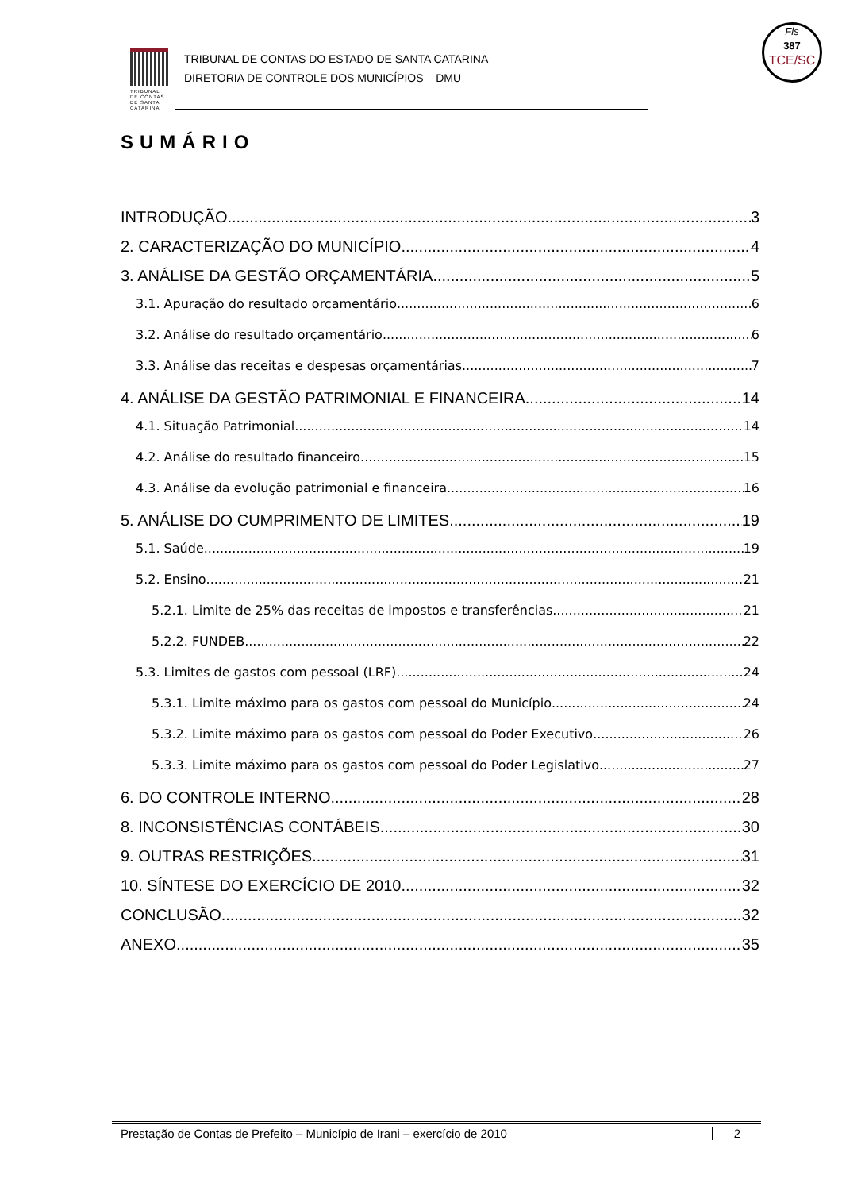TRIBUNAL DE CONTAS DE SANTA CATARINA
TRIBUNAL DE CONTAS DO ESTADO DE SANTA CATARINA
DIRETORIA DE CONTROLE DOS MUNICÍPIOS – DMU
Fls
387
TCE/SC
SUMÁRIO
INTRODUÇÃO 3
2. CARACTERIZAÇÃO DO MUNICÍPIO 4
3. ANÁLISE DA GESTÃO ORÇAMENTÁRIA 5
3.1. Apuração do resultado orçamentário 6
3.2. Análise do resultado orçamentário 6
3.3. Análise das receitas e despesas orçamentárias 7
4. ANÁLISE DA GESTÃO PATRIMONIAL E FINANCEIRA 14
4.1. Situação Patrimonial 14
4.2. Análise do resultado financeiro 15
4.3. Análise da evolução patrimonial e financeira 16
5. ANÁLISE DO CUMPRIMENTO DE LIMITES 19
5.1. Saúde 19
5.2. Ensino 21
5.2.1. Limite de 25% das receitas de impostos e transferências 21
5.2.2. FUNDEB 22
5.3. Limites de gastos com pessoal (LRF) 24
5.3.1. Limite máximo para os gastos com pessoal do Município 24
5.3.2. Limite máximo para os gastos com pessoal do Poder Executivo 26
5.3.3. Limite máximo para os gastos com pessoal do Poder Legislativo 27
6. DO CONTROLE INTERNO 28
8. INCONSISTÊNCIAS CONTÁBEIS 30
9. OUTRAS RESTRIÇÕES 31
10. SÍNTESE DO EXERCÍCIO DE 2010 32
CONCLUSÃO 32
ANEXO 35
Prestação de Contas de Prefeito – Município de Irani – exercício de 2010 2